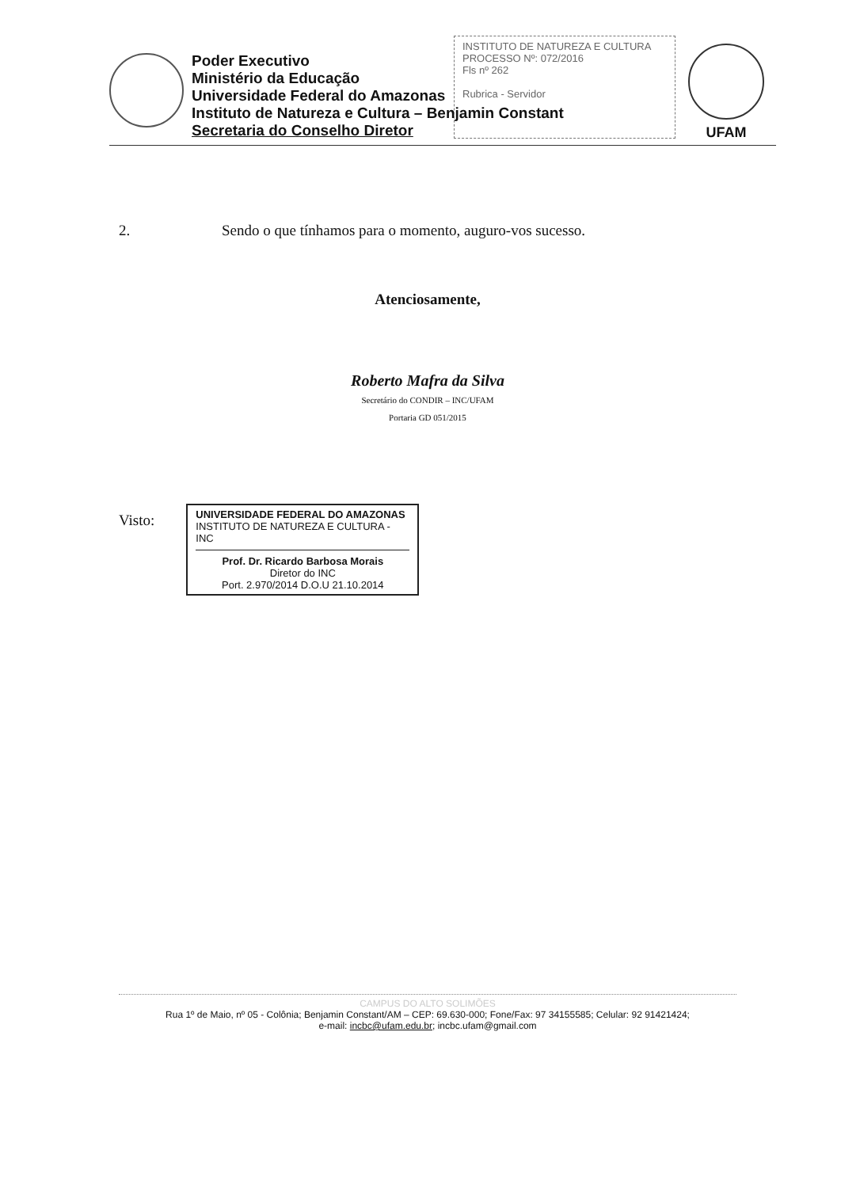Poder Executivo
Ministério da Educação
Universidade Federal do Amazonas
Instituto de Natureza e Cultura – Benjamin Constant
Secretaria do Conselho Diretor
INSTITUTO DE NATUREZA E CULTURA
PROCESSO Nº: 072/2016
Fls nº 262
Rubrica - Servidor
UFAM
2. Sendo o que tínhamos para o momento, auguro-vos sucesso.
Atenciosamente,
Roberto Mafra da Silva
Secretário do CONDIR – INC/UFAM
Portaria GD 051/2015
Visto:
UNIVERSIDADE FEDERAL DO AMAZONAS
INSTITUTO DE NATUREZA E CULTURA - INC
Prof. Dr. Ricardo Barbosa Morais
Diretor do INC
Port. 2.970/2014 D.O.U 21.10.2014
CAMPUS DO ALTO SOLIMÕES
Rua 1º de Maio, nº 05 - Colônia; Benjamin Constant/AM – CEP: 69.630-000; Fone/Fax: 97 34155585; Celular: 92 91421424;
e-mail: incbc@ufam.edu.br; incbc.ufam@gmail.com